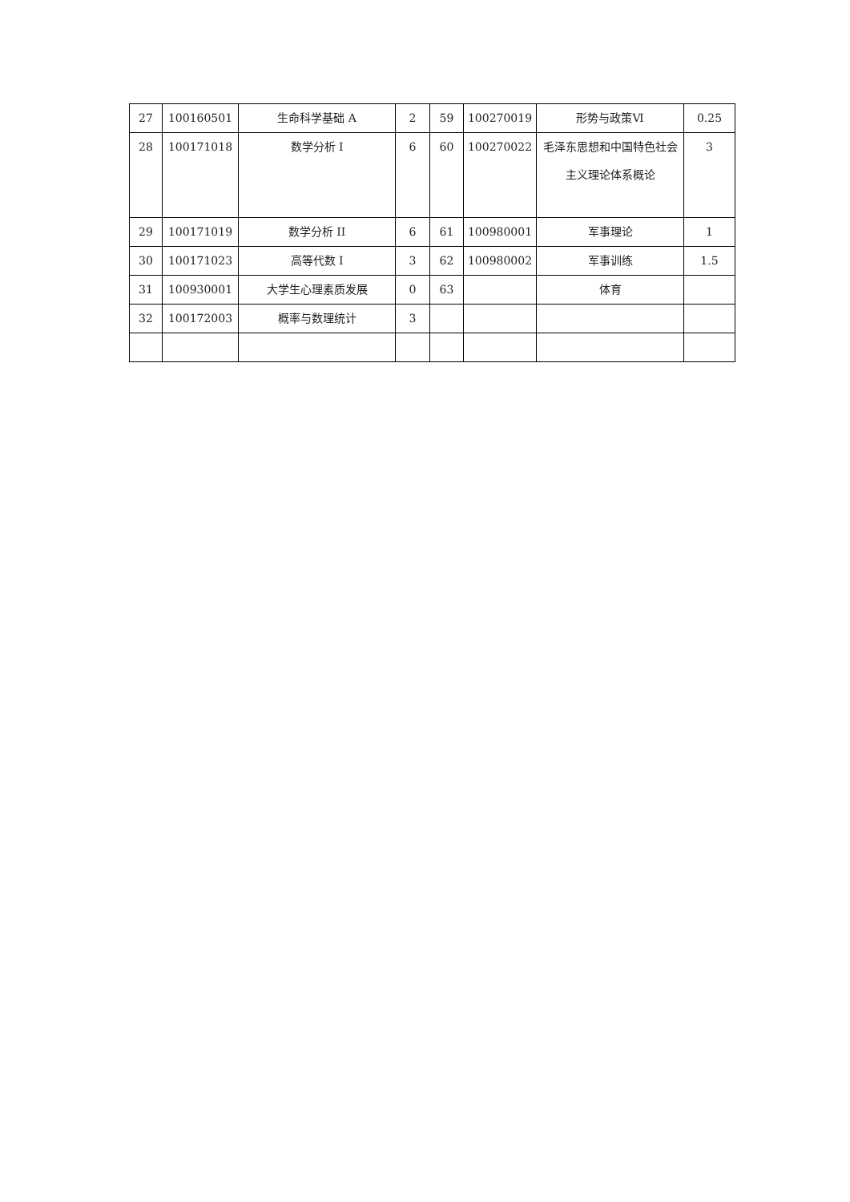| 27 | 100160501 | 生命科学基础 A | 2 | 59 | 100270019 | 形势与政策Ⅵ | 0.25 |
| 28 | 100171018 | 数学分析 I | 6 | 60 | 100270022 | 毛泽东思想和中国特色社会主义理论体系概论 | 3 |
| 29 | 100171019 | 数学分析 II | 6 | 61 | 100980001 | 军事理论 | 1 |
| 30 | 100171023 | 高等代数 I | 3 | 62 | 100980002 | 军事训练 | 1.5 |
| 31 | 100930001 | 大学生心理素质发展 | 0 | 63 | | 体育 | |
| 32 | 100172003 | 概率与数理统计 | 3 | | | | |